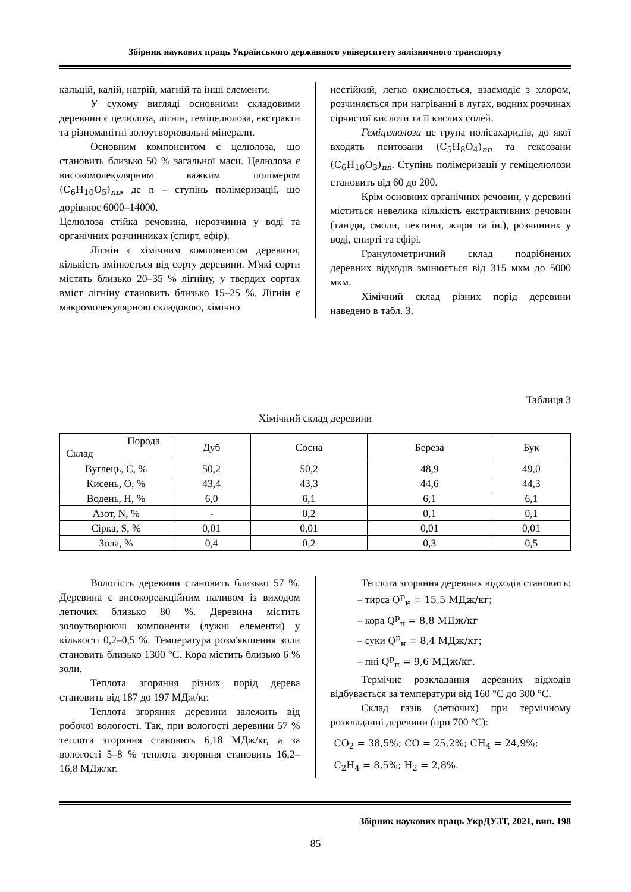Збірник наукових праць Українського державного університету залізничного транспорту
кальцій, калій, натрій, магній та інші елементи.
У сухому вигляді основними складовими деревини є целюлоза, лігнін, геміцелюлоза, екстракти та різноманітні золоутворювальні мінерали.
Основним компонентом є целюлоза, що становить близько 50 % загальної маси. Целюлоза є високомолекулярним важким полімером (C<sub>6</sub>H<sub>10</sub>O<sub>5</sub>)<sub>nn</sub>, де n – ступінь полімеризації, що дорівнює 6000–14000.
Целюлоза стійка речовина, нерозчинна у воді та органічних розчинниках (спирт, ефір).
Лігнін є хімічним компонентом деревини, кількість змінюється від сорту деревини. М'які сорти містять близько 20–35 % лігніну, у твердих сортах вміст лігніну становить близько 15–25 %. Лігнін є макромолекулярною складовою, хімічно
нестійкий, легко окислюється, взаємодіє з хлором, розчиняється при нагріванні в лугах, водних розчинах сірчистої кислоти та її кислих солей.
Геміцелюлози це група полісахаридів, до якої входять пентозани (C<sub>5</sub>H<sub>8</sub>O<sub>4</sub>)<sub>nn</sub> та гексозани (C<sub>6</sub>H<sub>10</sub>O<sub>3</sub>)<sub>nn</sub>. Ступінь полімеризації у геміцелюлози становить від 60 до 200.
Крім основних органічних речовин, у деревині міститься невелика кількість екстрактивних речовин (таніди, смоли, пектини, жири та ін.), розчинних у воді, спирті та ефірі.
Гранулометричний склад подрібнених деревних відходів змінюється від 315 мкм до 5000 мкм.
Хімічний склад різних порід деревини наведено в табл. 3.
Таблиця 3
Хімічний склад деревини
| Порода Склад | Дуб | Сосна | Береза | Бук |
| --- | --- | --- | --- | --- |
| Вуглець, C, % | 50,2 | 50,2 | 48,9 | 49,0 |
| Кисень, O, % | 43,4 | 43,3 | 44,6 | 44,3 |
| Водень, H, % | 6,0 | 6,1 | 6,1 | 6,1 |
| Азот, N, % | - | 0,2 | 0,1 | 0,1 |
| Сірка, S, % | 0,01 | 0,01 | 0,01 | 0,01 |
| Зола, % | 0,4 | 0,2 | 0,3 | 0,5 |
Вологість деревини становить близько 57 %. Деревина є високореакційним паливом із виходом летючих близько 80 %. Деревина містить золоутворюючі компоненти (лужні елементи) у кількості 0,2–0,5 %. Температура розм'якшення золи становить близько 1300 °С. Кора містить близько 6 % золи.
Теплота згоряння різних порід дерева становить від 187 до 197 МДж/кг.
Теплота згоряння деревини залежить від робочої вологості. Так, при вологості деревини 57 % теплота згоряння становить 6,18 МДж/кг, а за вологості 5–8 % теплота згоряння становить 16,2–16,8 МДж/кг.
Теплота згоряння деревних відходів становить:
– тирса Q<sup>р</sup><sub>н</sub> = 15,5 МДж/кг;
– кора Q<sup>р</sup><sub>н</sub> = 8,8 МДж/кг
– суки Q<sup>р</sup><sub>н</sub> = 8,4 МДж/кг;
– пні Q<sup>р</sup><sub>н</sub> = 9,6 МДж/кг.
Термічне розкладання деревних відходів відбувається за температури від 160 °С до 300 °С.
Склад газів (летючих) при термічному розкладанні деревини (при 700 °С):
CO<sub>2</sub> = 38,5%; CO = 25,2%; CH<sub>4</sub> = 24,9%;
C<sub>2</sub>H<sub>4</sub> = 8,5%; H<sub>2</sub> = 2,8%.
Збірник наукових праць УкрДУЗТ, 2021, вип. 198
85